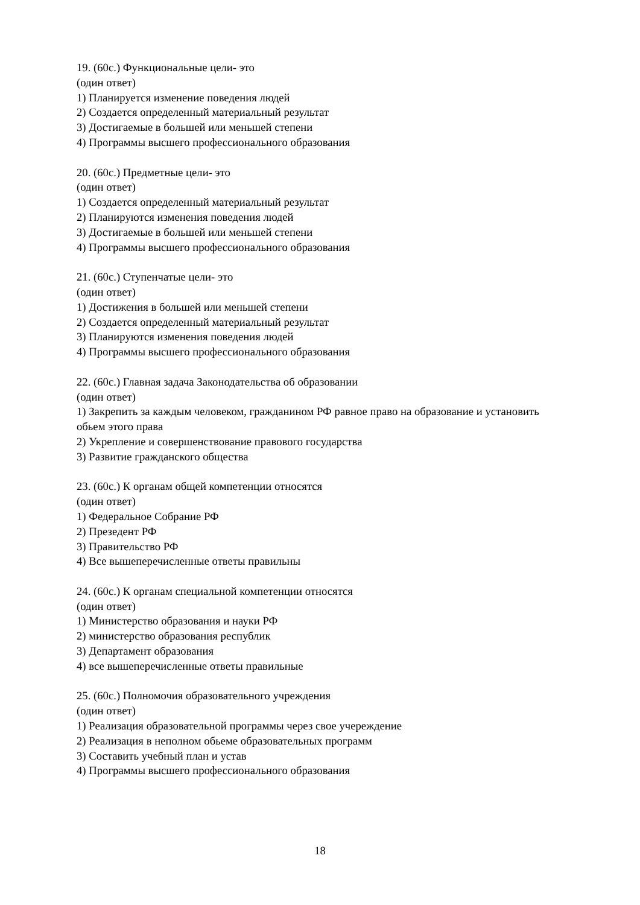19. (60с.) Функциональные цели- это
(один ответ)
1) Планируется изменение поведения людей
2) Создается определенный материальный результат
3) Достигаемые в большей или меньшей степени
4) Программы высшего профессионального образования
20. (60с.) Предметные цели- это
(один ответ)
1) Создается определенный материальный результат
2) Планируются изменения поведения людей
3) Достигаемые в большей или меньшей степени
4) Программы высшего профессионального образования
21. (60с.) Ступенчатые цели- это
(один ответ)
1) Достижения в большей или меньшей степени
2) Создается определенный материальный результат
3) Планируются изменения поведения людей
4) Программы высшего профессионального образования
22. (60с.) Главная задача Законодательства об образовании
(один ответ)
1) Закрепить за каждым человеком, гражданином РФ равное право на образование и установить обьем этого права
2) Укрепление и совершенствование правового государства
3) Развитие гражданского общества
23. (60с.) К органам общей компетенции относятся
(один ответ)
1) Федеральное Собрание РФ
2) Презедент РФ
3) Правительство РФ
4) Все вышеперечисленные ответы правильны
24. (60с.) К органам специальной компетенции относятся
(один ответ)
1) Министерство образования и науки РФ
2) министерство образования республик
3) Департамент образования
4) все вышеперечисленные ответы правильные
25. (60с.) Полномочия образовательного учреждения
(один ответ)
1) Реализация образовательной программы через свое учереждение
2) Реализация в неполном обьеме образовательных программ
3) Составить учебный план и устав
4) Программы высшего профессионального образования
18